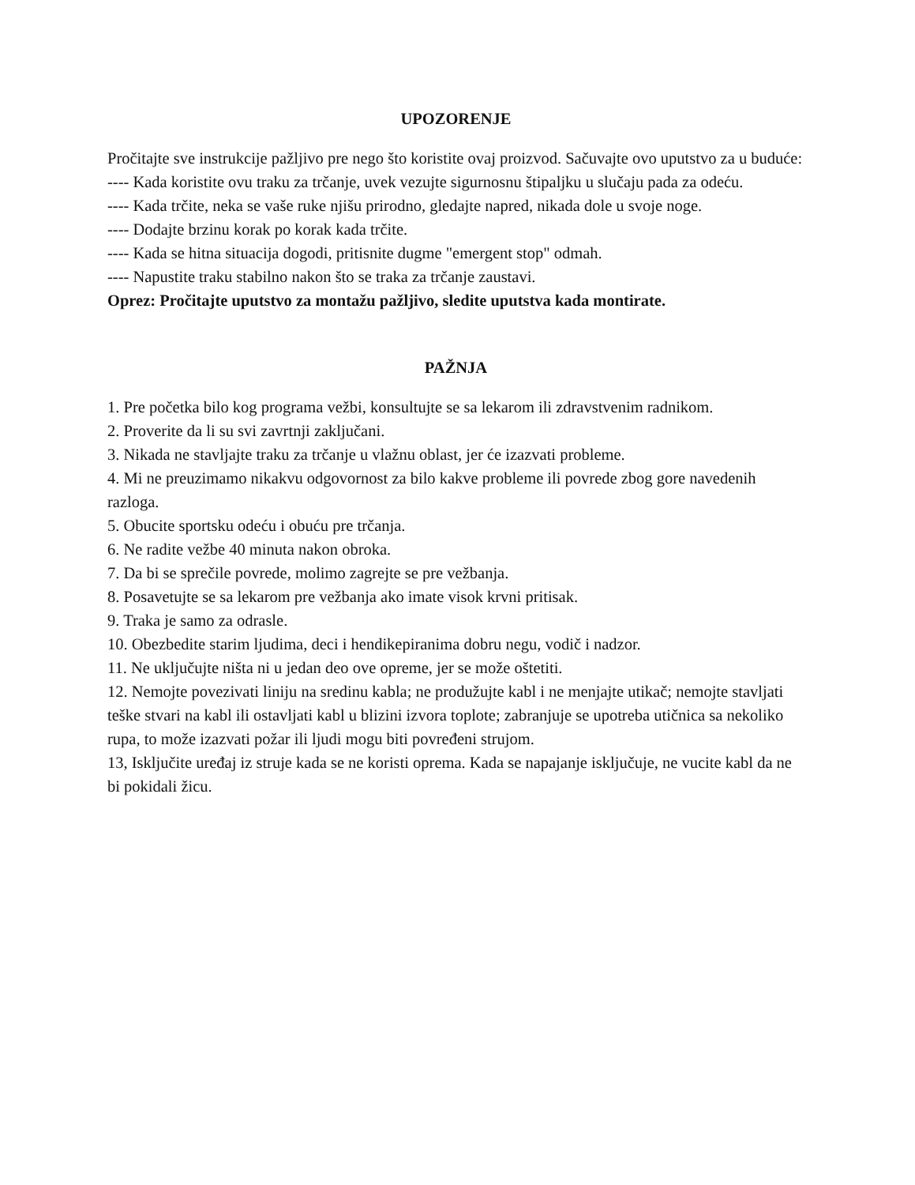UPOZORENJE
Pročitajte sve instrukcije pažljivo pre nego što koristite ovaj proizvod. Sačuvajte ovo uputstvo za u buduće:
---- Kada koristite ovu traku za trčanje, uvek vezujte sigurnosnu štipaljku u slučaju pada za odeću.
---- Kada trčite, neka se vaše ruke njišu prirodno, gledajte napred, nikada dole u svoje noge.
---- Dodajte brzinu korak po korak kada trčite.
---- Kada se hitna situacija dogodi, pritisnite dugme "emergent stop" odmah.
---- Napustite traku stabilno nakon što se traka za trčanje zaustavi.
Oprez: Pročitajte uputstvo za montažu pažljivo, sledite uputstva kada montirate.
PAŽNJA
1. Pre početka bilo kog programa vežbi, konsultujte se sa lekarom ili zdravstvenim radnikom.
2. Proverite da li su svi zavrtnji zaključani.
3. Nikada ne stavljajte traku za trčanje u vlažnu oblast, jer će izazvati probleme.
4. Mi ne preuzimamo nikakvu odgovornost za bilo kakve probleme ili povrede zbog gore navedenih razloga.
5. Obucite sportsku odeću i obuću pre trčanja.
6. Ne radite vežbe 40 minuta nakon obroka.
7. Da bi se sprečile povrede, molimo zagrejte se pre vežbanja.
8. Posavetujte se sa lekarom pre vežbanja ako imate visok krvni pritisak.
9. Traka je samo za odrasle.
10. Obezbedite starim ljudima, deci i hendikepiranima dobru negu, vodič i nadzor.
11. Ne uključujte ništa ni u jedan deo ove opreme, jer se može oštetiti.
12. Nemojte povezivati liniju na sredinu kabla; ne produžujte kabl i ne menjajte utikač; nemojte stavljati teške stvari na kabl ili ostavljati kabl u blizini izvora toplote; zabranjuje se upotreba utičnica sa nekoliko rupa, to može izazvati požar ili ljudi mogu biti povređeni strujom.
13, Isključite uređaj iz struje kada se ne koristi oprema. Kada se napajanje isključuje, ne vucite kabl da ne bi pokidali žicu.